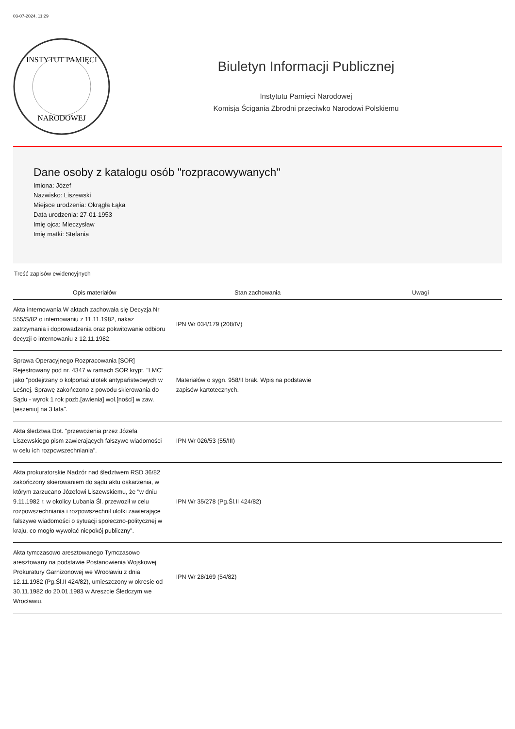03-07-2024, 11:29
INSTYTUT PAMIĘCI
NARODOWEJ
Biuletyn Informacji Publicznej
Instytutu Pamięci Narodowej
Komisja Ścigania Zbrodni przeciwko Narodowi Polskiemu
Dane osoby z katalogu osób "rozpracowywanych"
Imiona: Józef
Nazwisko: Liszewski
Miejsce urodzenia: Okrągła Łąka
Data urodzenia: 27-01-1953
Imię ojca: Mieczysław
Imię matki: Stefania
Treść zapisów ewidencyjnych
| Opis materiałów | Stan zachowania | Uwagi |
| --- | --- | --- |
| Akta internowania W aktach zachowała się Decyzja Nr 555/S/82 o internowaniu z 11.11.1982, nakaz zatrzymania i doprowadzenia oraz pokwitowanie odbioru decyzji o internowaniu z 12.11.1982. | IPN Wr 034/179 (208/IV) | |
| Sprawa Operacyjnego Rozpracowania [SOR] Rejestrowany pod nr. 4347 w ramach SOR krypt. "LMC" jako "podejrzany o kolportaż ulotek antypaństwowych w Leśnej. Sprawę zakończono z powodu skierowania do Sądu - wyrok 1 rok pozb.[awienia] wol.[ności] w zaw.[ieszeniu] na 3 lata". | Materiałów o sygn. 958/II brak. Wpis na podstawie zapisów kartotecznych. | |
| Akta śledztwa Dot. "przewożenia przez Józefa Liszewskiego pism zawierających fałszywe wiadomości w celu ich rozpowszechniania". | IPN Wr 026/53 (55/III) | |
| Akta prokuratorskie Nadzór nad śledztwem RSD 36/82 zakończony skierowaniem do sądu aktu oskarżenia, w którym zarzucano Józefowi Liszewskiemu, że "w dniu 9.11.1982 r. w okolicy Lubania Śl. przewoził w celu rozpowszechniania i rozpowszechnił ulotki zawierające fałszywe wiadomości o sytuacji społeczno-politycznej w kraju, co mogło wywołać niepokój publiczny". | IPN Wr 35/278 (Pg.Śl.II 424/82) | |
| Akta tymczasowo aresztowanego Tymczasowo aresztowany na podstawie Postanowienia Wojskowej Prokuratury Garnizonowej we Wrocławiu z dnia 12.11.1982 (Pg.Śl.II 424/82), umieszczony w okresie od 30.11.1982 do 20.01.1983 w Areszcie Śledczym we Wrocławiu. | IPN Wr 28/169 (54/82) | |